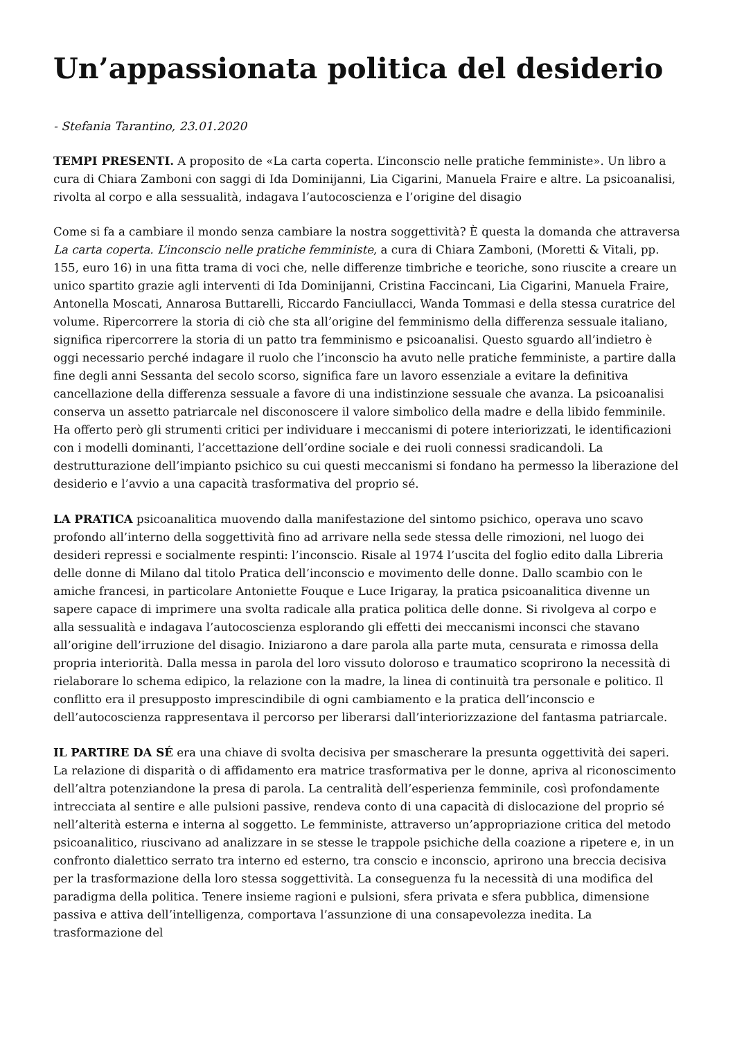Un’appassionata politica del desiderio
- Stefania Tarantino, 23.01.2020
TEMPI PRESENTI. A proposito de «La carta coperta. L’inconscio nelle pratiche femministe». Un libro a cura di Chiara Zamboni con saggi di Ida Dominijanni, Lia Cigarini, Manuela Fraire e altre. La psicoanalisi, rivolta al corpo e alla sessualità, indagava l’autocoscienza e l’origine del disagio
Come si fa a cambiare il mondo senza cambiare la nostra soggettività? È questa la domanda che attraversa La carta coperta. L’inconscio nelle pratiche femministe, a cura di Chiara Zamboni, (Moretti & Vitali, pp. 155, euro 16) in una fitta trama di voci che, nelle differenze timbriche e teoriche, sono riuscite a creare un unico spartito grazie agli interventi di Ida Dominijanni, Cristina Faccincani, Lia Cigarini, Manuela Fraire, Antonella Moscati, Annarosa Buttarelli, Riccardo Fanciullacci, Wanda Tommasi e della stessa curatrice del volume. Ripercorrere la storia di ciò che sta all’origine del femminismo della differenza sessuale italiano, significa ripercorrere la storia di un patto tra femminismo e psicoanalisi. Questo sguardo all’indietro è oggi necessario perché indagare il ruolo che l’inconscio ha avuto nelle pratiche femministe, a partire dalla fine degli anni Sessanta del secolo scorso, significa fare un lavoro essenziale a evitare la definitiva cancellazione della differenza sessuale a favore di una indistinzione sessuale che avanza. La psicoanalisi conserva un assetto patriarcale nel disconoscere il valore simbolico della madre e della libido femminile. Ha offerto però gli strumenti critici per individuare i meccanismi di potere interiorizzati, le identificazioni con i modelli dominanti, l’accettazione dell’ordine sociale e dei ruoli connessi sradicandoli. La destrutturazione dell’impianto psichico su cui questi meccanismi si fondano ha permesso la liberazione del desiderio e l’avvio a una capacità trasformativa del proprio sé.
LA PRATICA psicoanalitica muovendo dalla manifestazione del sintomo psichico, operava uno scavo profondo all’interno della soggettività fino ad arrivare nella sede stessa delle rimozioni, nel luogo dei desideri repressi e socialmente respinti: l’inconscio. Risale al 1974 l’uscita del foglio edito dalla Libreria delle donne di Milano dal titolo Pratica dell’inconscio e movimento delle donne. Dallo scambio con le amiche francesi, in particolare Antoniette Fouque e Luce Irigaray, la pratica psicoanalitica divenne un sapere capace di imprimere una svolta radicale alla pratica politica delle donne. Si rivolgeva al corpo e alla sessualità e indagava l’autocoscienza esplorando gli effetti dei meccanismi inconsci che stavano all’origine dell’irruzione del disagio. Iniziarono a dare parola alla parte muta, censurata e rimossa della propria interiorità. Dalla messa in parola del loro vissuto doloroso e traumatico scoprirono la necessità di rielaborare lo schema edipico, la relazione con la madre, la linea di continuità tra personale e politico. Il conflitto era il presupposto imprescindibile di ogni cambiamento e la pratica dell’inconscio e dell’autocoscienza rappresentava il percorso per liberarsi dall’interiorizzazione del fantasma patriarcale.
IL PARTIRE DA SÉ era una chiave di svolta decisiva per smascherare la presunta oggettività dei saperi. La relazione di disparità o di affidamento era matrice trasformativa per le donne, apriva al riconoscimento dell’altra potenziandone la presa di parola. La centralità dell’esperienza femminile, così profondamente intrecciata al sentire e alle pulsioni passive, rendeva conto di una capacità di dislocazione del proprio sé nell’alterità esterna e interna al soggetto. Le femministe, attraverso un’appropriazione critica del metodo psicoanalitico, riuscivano ad analizzare in se stesse le trappole psichiche della coazione a ripetere e, in un confronto dialettico serrato tra interno ed esterno, tra conscio e inconscio, aprirono una breccia decisiva per la trasformazione della loro stessa soggettività. La conseguenza fu la necessità di una modifica del paradigma della politica. Tenere insieme ragioni e pulsioni, sfera privata e sfera pubblica, dimensione passiva e attiva dell’intelligenza, comportava l’assunzione di una consapevolezza inedita. La trasformazione del